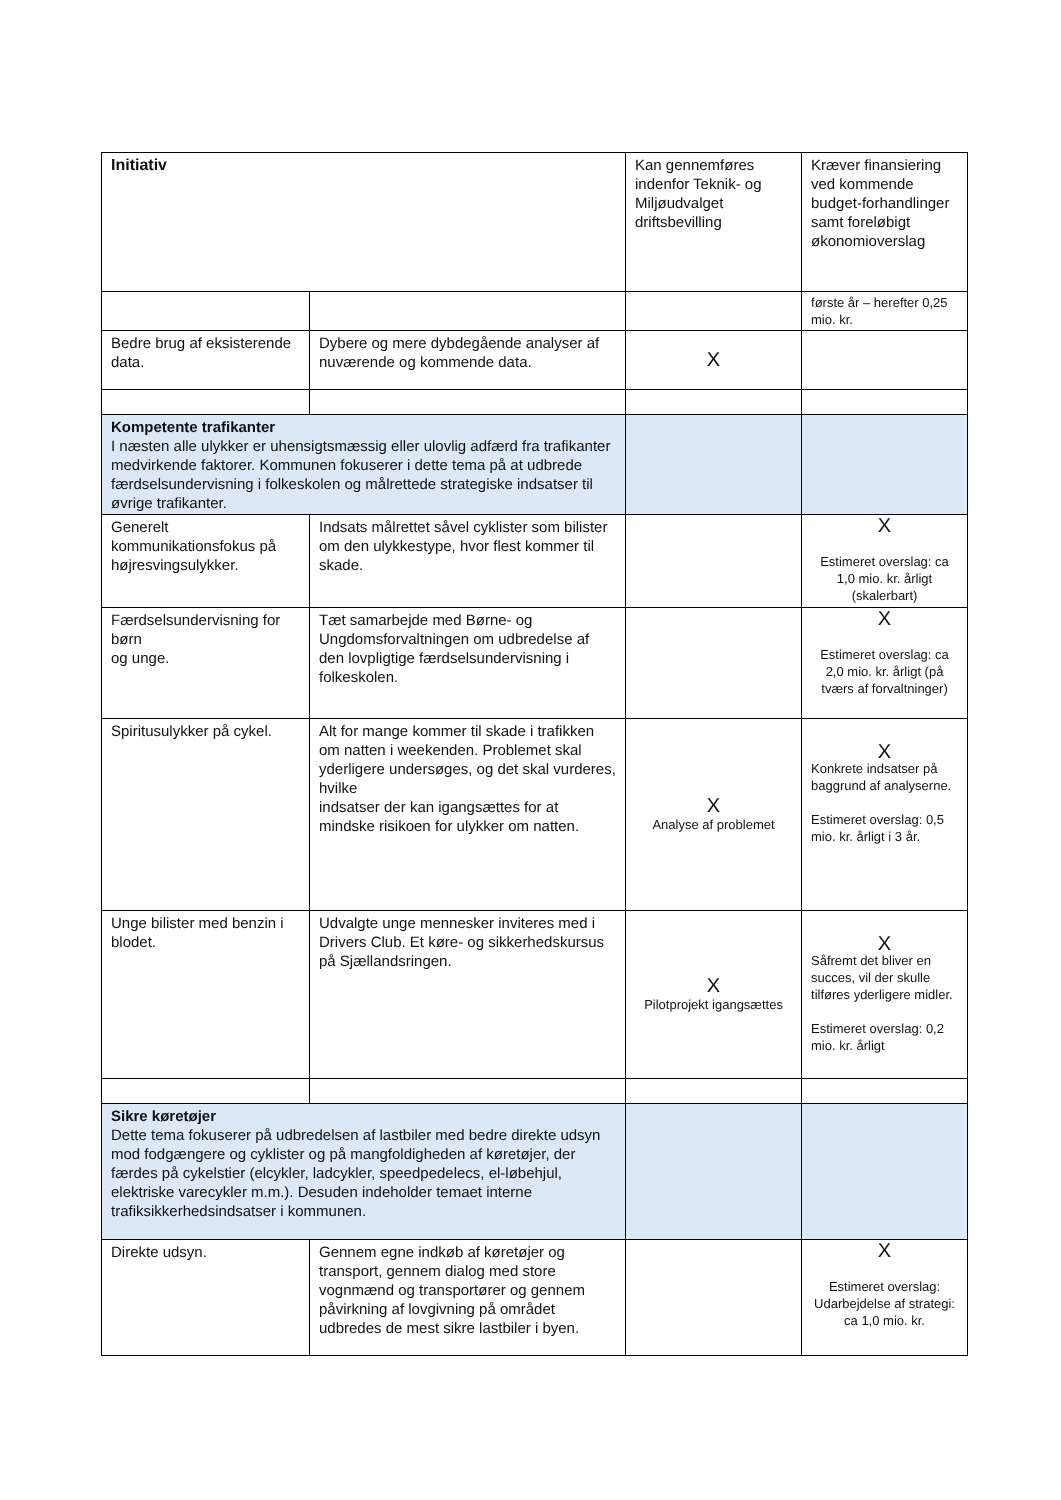| Initiativ | | Kan gennemføres indenfor Teknik- og Miljøudvalget driftsbevilling | Kræver finansiering ved kommende budget-forhandlinger samt foreløbigt økonomioverslag |
| | | | første år – herefter 0,25 mio. kr. |
| Bedre brug af eksisterende data. | Dybere og mere dybdegående analyser af nuværende og kommende data. | X | |
| Kompetente trafikanter I næsten alle ulykker er uhensigtsmæssig eller ulovlig adfærd fra trafikanter medvirkende faktorer. Kommunen fokuserer i dette tema på at udbrede færdselsundervisning i folkeskolen og målrettede strategiske indsatser til øvrige trafikanter. | | | |
| Generelt kommunikationsfokus på højresvingsulykker. | Indsats målrettet såvel cyklister som bilister om den ulykkestype, hvor flest kommer til skade. | | X Estimeret overslag: ca 1,0 mio. kr. årligt (skalerbart) |
| Færdselsundervisning for børn og unge. | Tæt samarbejde med Børne- og Ungdomsforvaltningen om udbredelse af den lovpligtige færdselsundervisning i folkeskolen. | | X Estimeret overslag: ca 2,0 mio. kr. årligt (på tværs af forvaltninger) |
| Spiritusulykker på cykel. | Alt for mange kommer til skade i trafikken om natten i weekenden. Problemet skal yderligere undersøges, og det skal vurderes, hvilke indsatser der kan igangsættes for at mindske risikoen for ulykker om natten. | X Analyse af problemet | X Konkrete indsatser på baggrund af analyserne. Estimeret overslag: 0,5 mio. kr. årligt i 3 år. |
| Unge bilister med benzin i blodet. | Udvalgte unge mennesker inviteres med i Drivers Club. Et køre- og sikkerhedskursus på Sjællandsringen. | X Pilotprojekt igangsættes | X Såfremt det bliver en succes, vil der skulle tilføres yderligere midler. Estimeret overslag: 0,2 mio. kr. årligt |
| Sikre køretøjer Dette tema fokuserer på udbredelsen af lastbiler med bedre direkte udsyn mod fodgængere og cyklister og på mangfoldigheden af køretøjer, der færdes på cykelstier (elcykler, ladcykler, speedpedelecs, el-løbehjul, elektriske varecykler m.m.). Desuden indeholder temaet interne trafiksikkerhedsindsatser i kommunen. | | | |
| Direkte udsyn. | Gennem egne indkøb af køretøjer og transport, gennem dialog med store vognmænd og transportører og gennem påvirkning af lovgivning på området udbredes de mest sikre lastbiler i byen. | | X Estimeret overslag: Udarbejdelse af strategi: ca 1,0 mio. kr. |